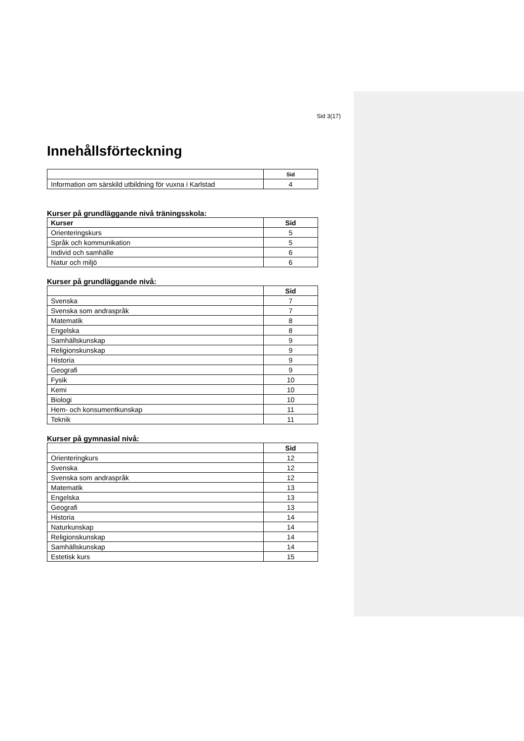Sid 3(17)
Innehållsförteckning
| | Sid |
| --- | --- |
| Information om särskild utbildning för vuxna i Karlstad | 4 |
Kurser på grundläggande nivå träningsskola:
| Kurser | Sid |
| --- | --- |
| Orienteringskurs | 5 |
| Språk och kommunikation | 5 |
| Individ och samhälle | 6 |
| Natur och miljö | 6 |
Kurser på grundläggande nivå:
| | Sid |
| --- | --- |
| Svenska | 7 |
| Svenska som andraspråk | 7 |
| Matematik | 8 |
| Engelska | 8 |
| Samhällskunskap | 9 |
| Religionskunskap | 9 |
| Historia | 9 |
| Geografi | 9 |
| Fysik | 10 |
| Kemi | 10 |
| Biologi | 10 |
| Hem- och konsumentkunskap | 11 |
| Teknik | 11 |
Kurser på gymnasial nivå:
| | Sid |
| --- | --- |
| Orienteringkurs | 12 |
| Svenska | 12 |
| Svenska som andraspråk | 12 |
| Matematik | 13 |
| Engelska | 13 |
| Geografi | 13 |
| Historia | 14 |
| Naturkunskap | 14 |
| Religionskunskap | 14 |
| Samhällskunskap | 14 |
| Estetisk kurs | 15 |